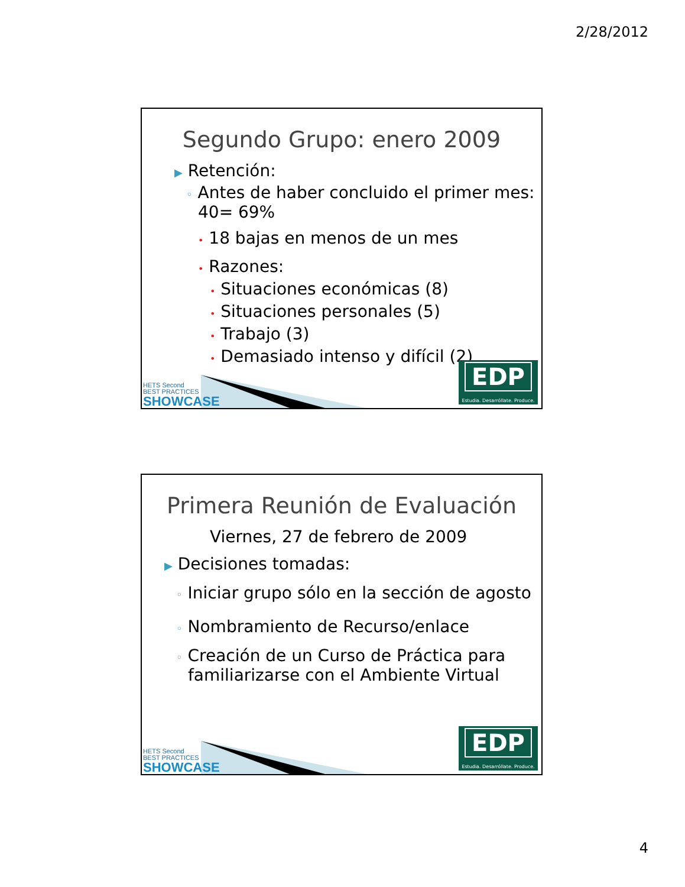2/28/2012
Segundo Grupo: enero 2009
▶ Retención:
◦ Antes de haber concluido el primer mes: 40= 69%
• 18 bajas en menos de un mes
• Razones:
• Situaciones económicas (8)
• Situaciones personales (5)
• Trabajo (3)
• Demasiado intenso y difícil (2)
HETS Second
BEST PRACTICES
SHOWCASE
EDP
Estudia. Desarróllate. Produce.
Primera Reunión de Evaluación
Viernes, 27 de febrero de 2009
▶ Decisiones tomadas:
◦ Iniciar grupo sólo en la sección de agosto
◦ Nombramiento de Recurso/enlace
◦ Creación de un Curso de Práctica para familiarizarse con el Ambiente Virtual
HETS Second
BEST PRACTICES
SHOWCASE
EDP
Estudia. Desarróllate. Produce.
4